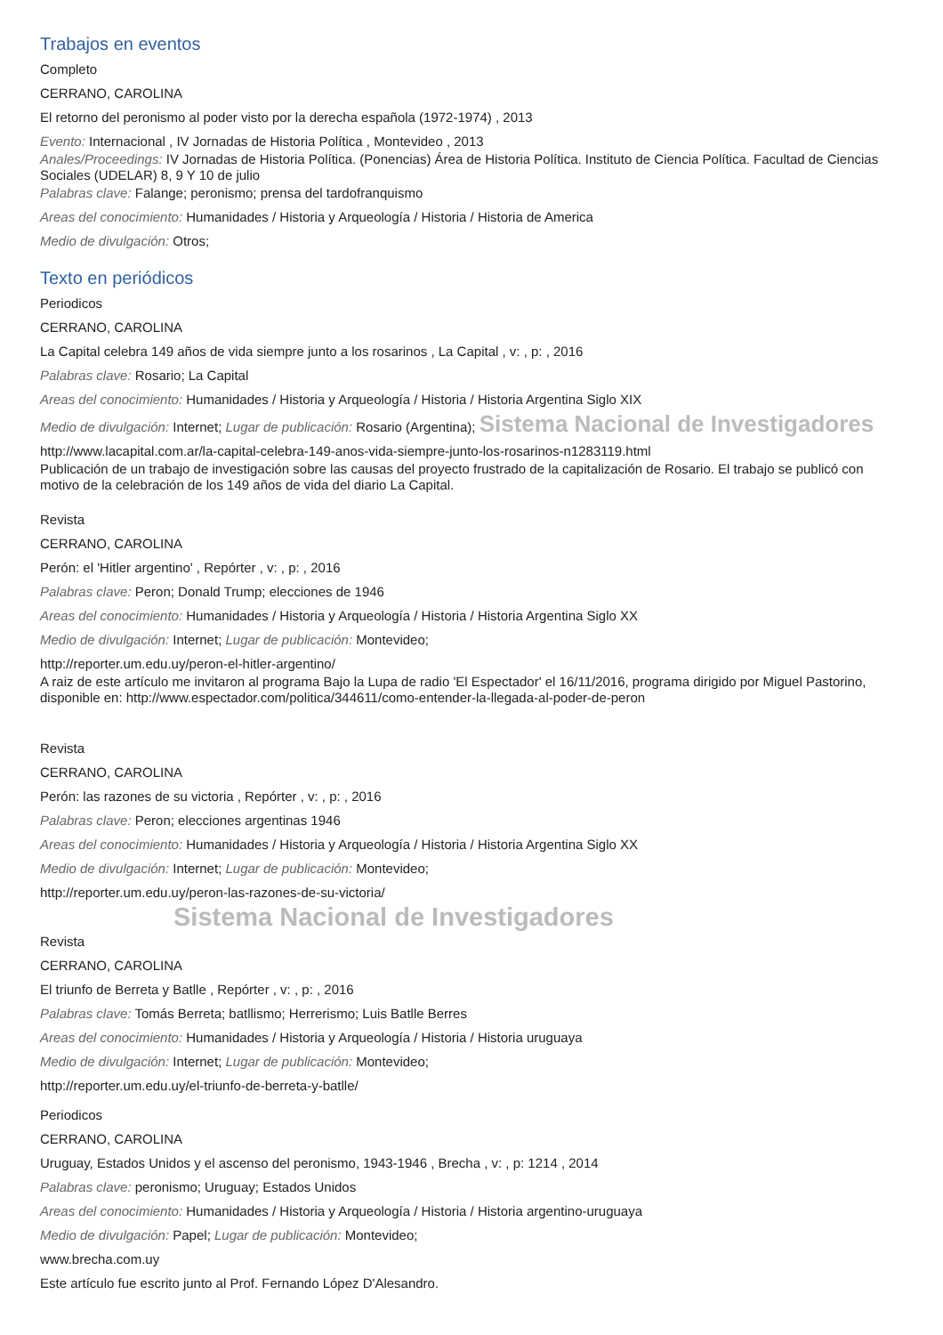Trabajos en eventos
Completo
CERRANO, CAROLINA
El retorno del peronismo al poder visto por la derecha española (1972-1974) , 2013
Evento: Internacional , IV Jornadas de Historia Política , Montevideo , 2013
Anales/Proceedings: IV Jornadas de Historia Política. (Ponencias) Área de Historia Política. Instituto de Ciencia Política. Facultad de Ciencias Sociales (UDELAR) 8, 9 Y 10 de julio
Palabras clave: Falange; peronismo; prensa del tardofranquismo
Areas del conocimiento: Humanidades / Historia y Arqueología / Historia / Historia de America
Medio de divulgación: Otros;
Texto en periódicos
Periodicos
CERRANO, CAROLINA
La Capital celebra 149 años de vida siempre junto a los rosarinos , La Capital , v: , p: , 2016
Palabras clave: Rosario; La Capital
Areas del conocimiento: Humanidades / Historia y Arqueología / Historia / Historia Argentina Siglo XIX
Medio de divulgación: Internet; Lugar de publicación: Rosario (Argentina); Sistema Nacional de Investigadores
http://www.lacapital.com.ar/la-capital-celebra-149-anos-vida-siempre-junto-los-rosarinos-n1283119.html
Publicación de un trabajo de investigación sobre las causas del proyecto frustrado de la capitalización de Rosario. El trabajo se publicó con motivo de la celebración de los 149 años de vida del diario La Capital.
Revista
CERRANO, CAROLINA
Perón: el 'Hitler argentino' , Repórter , v: , p: , 2016
Palabras clave: Peron; Donald Trump; elecciones de 1946
Areas del conocimiento: Humanidades / Historia y Arqueología / Historia / Historia Argentina Siglo XX
Medio de divulgación: Internet; Lugar de publicación: Montevideo;
http://reporter.um.edu.uy/peron-el-hitler-argentino/
A raiz de este artículo me invitaron al programa Bajo la Lupa de radio 'El Espectador' el 16/11/2016, programa dirigido por Miguel Pastorino, disponible en: http://www.espectador.com/politica/344611/como-entender-la-llegada-al-poder-de-peron
Revista
CERRANO, CAROLINA
Perón: las razones de su victoria , Repórter , v: , p: , 2016
Palabras clave: Peron; elecciones argentinas 1946
Areas del conocimiento: Humanidades / Historia y Arqueología / Historia / Historia Argentina Siglo XX
Medio de divulgación: Internet; Lugar de publicación: Montevideo;
http://reporter.um.edu.uy/peron-las-razones-de-su-victoria/
Sistema Nacional de Investigadores
Revista
CERRANO, CAROLINA
El triunfo de Berreta y Batlle , Repórter , v: , p: , 2016
Palabras clave: Tomás Berreta; batllismo; Herrerismo; Luis Batlle Berres
Areas del conocimiento: Humanidades / Historia y Arqueología / Historia / Historia uruguaya
Medio de divulgación: Internet; Lugar de publicación: Montevideo;
http://reporter.um.edu.uy/el-triunfo-de-berreta-y-batlle/
Periodicos
CERRANO, CAROLINA
Uruguay, Estados Unidos y el ascenso del peronismo, 1943-1946 , Brecha , v: , p: 1214 , 2014
Palabras clave: peronismo; Uruguay; Estados Unidos
Areas del conocimiento: Humanidades / Historia y Arqueología / Historia / Historia argentino-uruguaya
Medio de divulgación: Papel; Lugar de publicación: Montevideo;
www.brecha.com.uy
Este artículo fue escrito junto al Prof. Fernando López D'Alesandro.